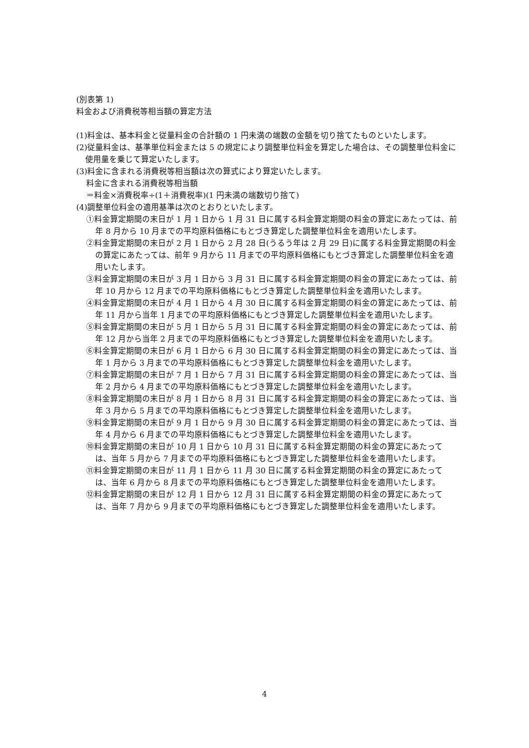(別表第 1)
料金および消費税等相当額の算定方法
(1)料金は、基本料金と従量料金の合計額の 1 円未満の端数の金額を切り捨てたものといたします。
(2)従量料金は、基準単位料金または 5 の規定により調整単位料金を算定した場合は、その調整単位料金に使用量を乗じて算定いたします。
(3)料金に含まれる消費税等相当額は次の算式により算定いたします。
料金に含まれる消費税等相当額
＝料金×消費税率÷(1＋消費税率)(1 円未満の端数切り捨て)
(4)調整単位料金の適用基準は次のとおりといたします。
①料金算定期間の末日が 1 月 1 日から 1 月 31 日に属する料金算定期間の料金の算定にあたっては、前年 8 月から 10 月までの平均原料価格にもとづき算定した調整単位料金を適用いたします。
②料金算定期間の末日が 2 月 1 日から 2 月 28 日(うるう年は 2 月 29 日)に属する料金算定期間の料金の算定にあたっては、前年 9 月から 11 月までの平均原料価格にもとづき算定した調整単位料金を適用いたします。
③料金算定期間の末日が 3 月 1 日から 3 月 31 日に属する料金算定期間の料金の算定にあたっては、前年 10 月から 12 月までの平均原料価格にもとづき算定した調整単位料金を適用いたします。
④料金算定期間の末日が 4 月 1 日から 4 月 30 日に属する料金算定期間の料金の算定にあたっては、前年 11 月から当年 1 月までの平均原料価格にもとづき算定した調整単位料金を適用いたします。
⑤料金算定期間の末日が 5 月 1 日から 5 月 31 日に属する料金算定期間の料金の算定にあたっては、前年 12 月から当年 2 月までの平均原料価格にもとづき算定した調整単位料金を適用いたします。
⑥料金算定期間の末日が 6 月 1 日から 6 月 30 日に属する料金算定期間の料金の算定にあたっては、当年 1 月から 3 月までの平均原料価格にもとづき算定した調整単位料金を適用いたします。
⑦料金算定期間の末日が 7 月 1 日から 7 月 31 日に属する料金算定期間の料金の算定にあたっては、当年 2 月から 4 月までの平均原料価格にもとづき算定した調整単位料金を適用いたします。
⑧料金算定期間の末日が 8 月 1 日から 8 月 31 日に属する料金算定期間の料金の算定にあたっては、当年 3 月から 5 月までの平均原料価格にもとづき算定した調整単位料金を適用いたします。
⑨料金算定期間の末日が 9 月 1 日から 9 月 30 日に属する料金算定期間の料金の算定にあたっては、当年 4 月から 6 月までの平均原料価格にもとづき算定した調整単位料金を適用いたします。
⑩料金算定期間の末日が 10 月 1 日から 10 月 31 日に属する料金算定期間の料金の算定にあたっては、当年 5 月から 7 月までの平均原料価格にもとづき算定した調整単位料金を適用いたします。
⑪料金算定期間の末日が 11 月 1 日から 11 月 30 日に属する料金算定期間の料金の算定にあたっては、当年 6 月から 8 月までの平均原料価格にもとづき算定した調整単位料金を適用いたします。
⑫料金算定期間の末日が 12 月 1 日から 12 月 31 日に属する料金算定期間の料金の算定にあたっては、当年 7 月から 9 月までの平均原料価格にもとづき算定した調整単位料金を適用いたします。
4